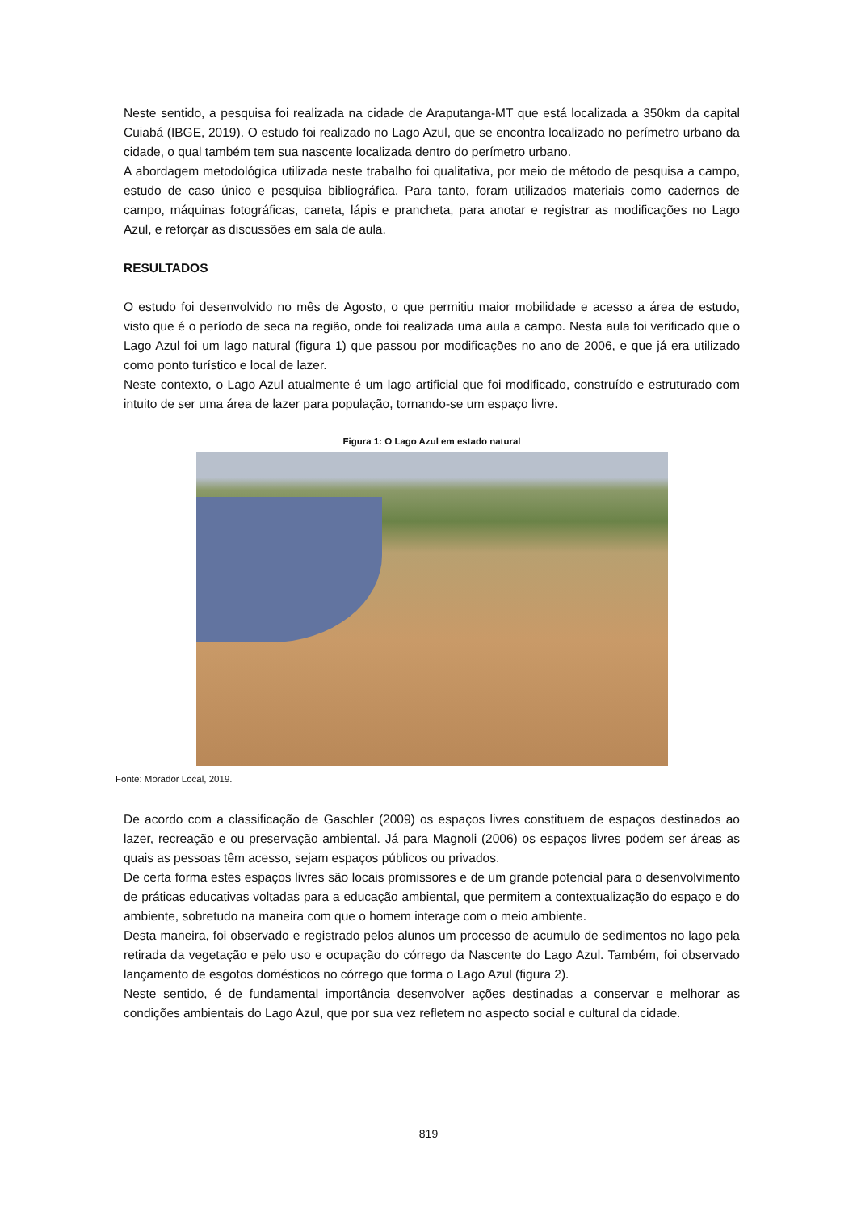Neste sentido, a pesquisa foi realizada na cidade de Araputanga-MT que está localizada a 350km da capital Cuiabá (IBGE, 2019). O estudo foi realizado no Lago Azul, que se encontra localizado no perímetro urbano da cidade, o qual também tem sua nascente localizada dentro do perímetro urbano.
A abordagem metodológica utilizada neste trabalho foi qualitativa, por meio de método de pesquisa a campo, estudo de caso único e pesquisa bibliográfica. Para tanto, foram utilizados materiais como cadernos de campo, máquinas fotográficas, caneta, lápis e prancheta, para anotar e registrar as modificações no Lago Azul, e reforçar as discussões em sala de aula.
RESULTADOS
O estudo foi desenvolvido no mês de Agosto, o que permitiu maior mobilidade e acesso a área de estudo, visto que é o período de seca na região, onde foi realizada uma aula a campo. Nesta aula foi verificado que o Lago Azul foi um lago natural (figura 1) que passou por modificações no ano de 2006, e que já era utilizado como ponto turístico e local de lazer.
Neste contexto, o Lago Azul atualmente é um lago artificial que foi modificado, construído e estruturado com intuito de ser uma área de lazer para população, tornando-se um espaço livre.
Figura 1: O Lago Azul em estado natural
Fonte: Morador Local, 2019.
De acordo com a classificação de Gaschler (2009) os espaços livres constituem de espaços destinados ao lazer, recreação e ou preservação ambiental. Já para Magnoli (2006) os espaços livres podem ser áreas as quais as pessoas têm acesso, sejam espaços públicos ou privados.
De certa forma estes espaços livres são locais promissores e de um grande potencial para o desenvolvimento de práticas educativas voltadas para a educação ambiental, que permitem a contextualização do espaço e do ambiente, sobretudo na maneira com que o homem interage com o meio ambiente.
Desta maneira, foi observado e registrado pelos alunos um processo de acumulo de sedimentos no lago pela retirada da vegetação e pelo uso e ocupação do córrego da Nascente do Lago Azul. Também, foi observado lançamento de esgotos domésticos no córrego que forma o Lago Azul (figura 2).
Neste sentido, é de fundamental importância desenvolver ações destinadas a conservar e melhorar as condições ambientais do Lago Azul, que por sua vez refletem no aspecto social e cultural da cidade.
819